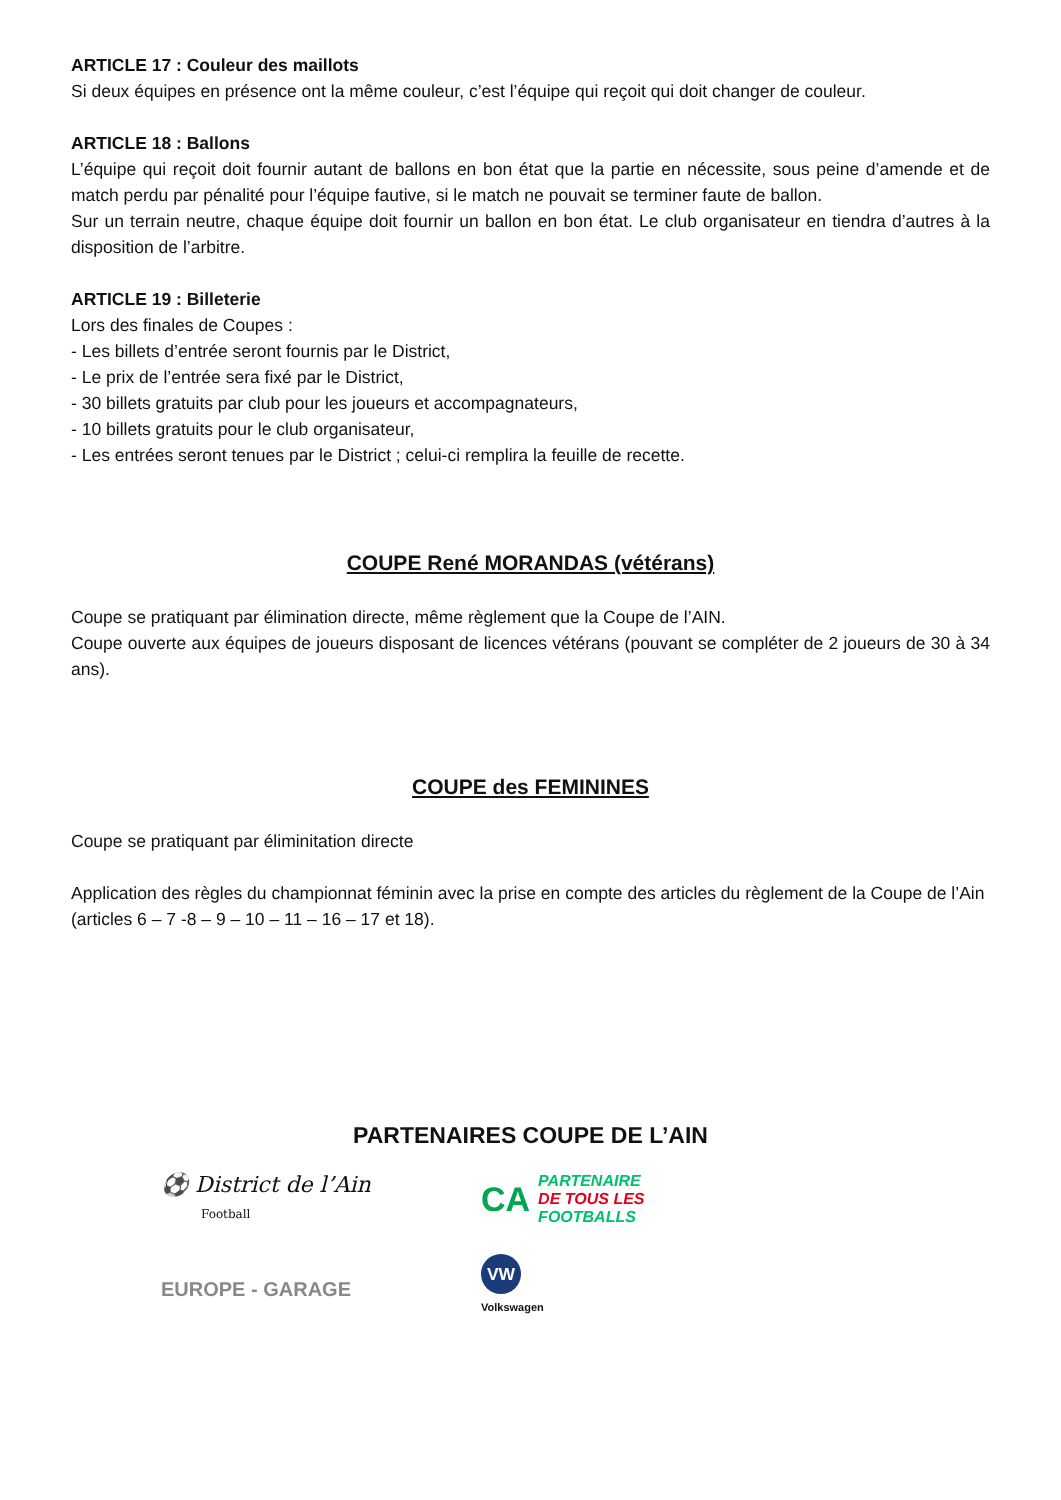ARTICLE 17 : Couleur des maillots
Si deux équipes en présence ont la même couleur, c’est l’équipe qui reçoit qui doit changer de couleur.
ARTICLE 18 : Ballons
L’équipe qui reçoit doit fournir autant de ballons en bon état que la partie en nécessite, sous peine d’amende et de match perdu par pénalité pour l’équipe fautive, si le match ne pouvait se terminer faute de ballon.
Sur un terrain neutre, chaque équipe doit fournir un ballon en bon état. Le club organisateur en tiendra d’autres à la disposition de l’arbitre.
ARTICLE 19 : Billeterie
Lors des finales de Coupes :
- Les billets d’entrée seront fournis par le District,
- Le prix de l’entrée sera fixé par le District,
- 30 billets gratuits par club pour les joueurs et accompagnateurs,
- 10 billets gratuits pour le club organisateur,
- Les entrées seront tenues par le District ; celui-ci remplira la feuille de recette.
COUPE René MORANDAS (vétérans)
Coupe se pratiquant par élimination directe, même règlement que la Coupe de l’AIN.
Coupe ouverte aux équipes de joueurs disposant de licences vétérans (pouvant se compléter de 2 joueurs de 30 à 34 ans).
COUPE des FEMININES
Coupe se pratiquant par éliminitation directe
Application des règles du championnat féminin avec la prise en compte des articles du règlement de la Coupe de l’Ain (articles 6 – 7 -8 – 9 – 10 – 11 – 16 – 17 et 18).
PARTENAIRES COUPE DE L’AIN
⚽ District de l’Ain
Football
CA PARTENAIRE
DE TOUS LES
FOOTBALLS
EUROPE - GARAGE
VW
Volkswagen